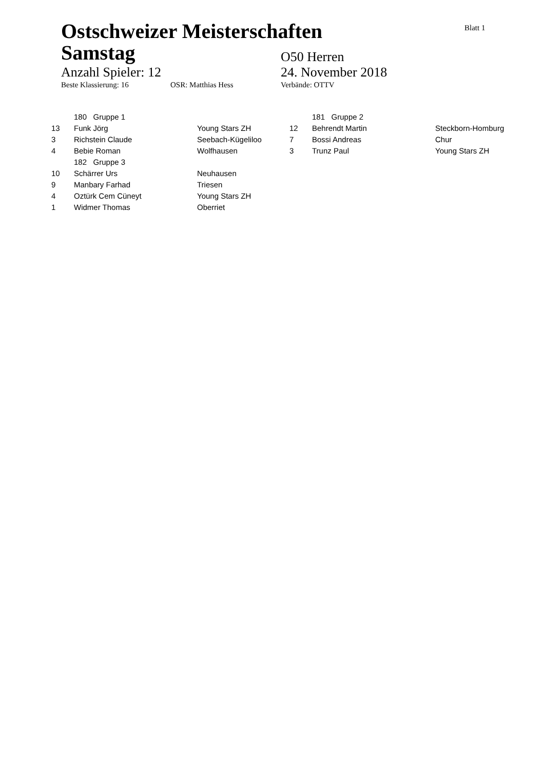Blatt 1
Ostschweizer Meisterschaften Samstag
O50 Herren
Anzahl Spieler: 12 24. November 2018
Beste Klassierung: 16 OSR: Matthias Hess Verbände: OTTV
| 180 Gruppe 1 | | |
| 13 | Funk Jörg | Young Stars ZH |
| 3 | Richstein Claude | Seebach-Kügeliloo |
| 4 | Bebie Roman | Wolfhausen |
| 182 Gruppe 3 | | |
| 10 | Schärrer Urs | Neuhausen |
| 9 | Manbary Farhad | Triesen |
| 4 | Oztürk Cem Cüneyt | Young Stars ZH |
| 1 | Widmer Thomas | Oberriet |
| 181 Gruppe 2 | | |
| 12 | Behrendt Martin | Steckborn-Homburg |
| 7 | Bossi Andreas | Chur |
| 3 | Trunz Paul | Young Stars ZH |